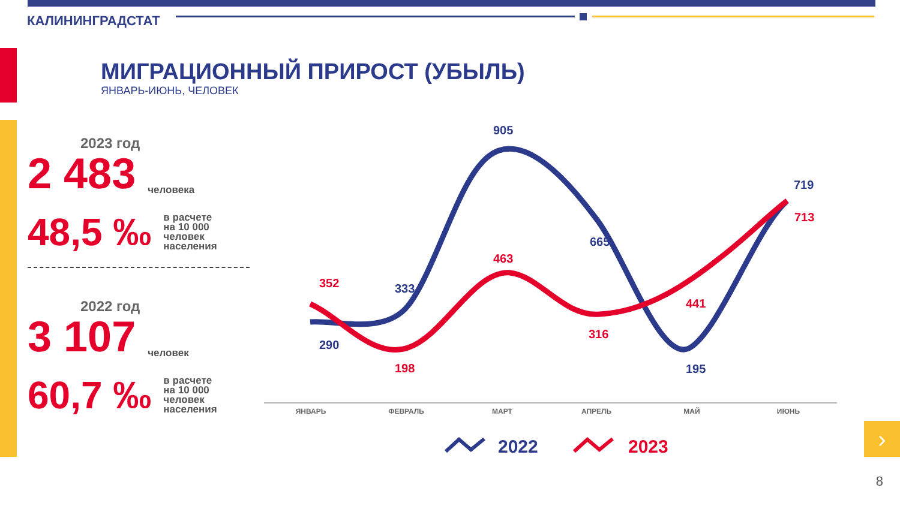КАЛИНИНГРАДСТАТ
МИГРАЦИОННЫЙ ПРИРОСТ (УБЫЛЬ)
ЯНВАРЬ-ИЮНЬ, ЧЕЛОВЕК
2023 год
2 483 человека
48,5 ‰ в расчете
на 10 000
человек
населения
2022 год
3 107 человек
60,7 ‰ в расчете
на 10 000
человек
населения
905
719
665
333
290
195
463
713
352
198
316
441
ЯНВАРЬ
ФЕВРАЛЬ
МАРТ
АПРЕЛЬ
МАЙ
ИЮНЬ
2022
2023
›
8